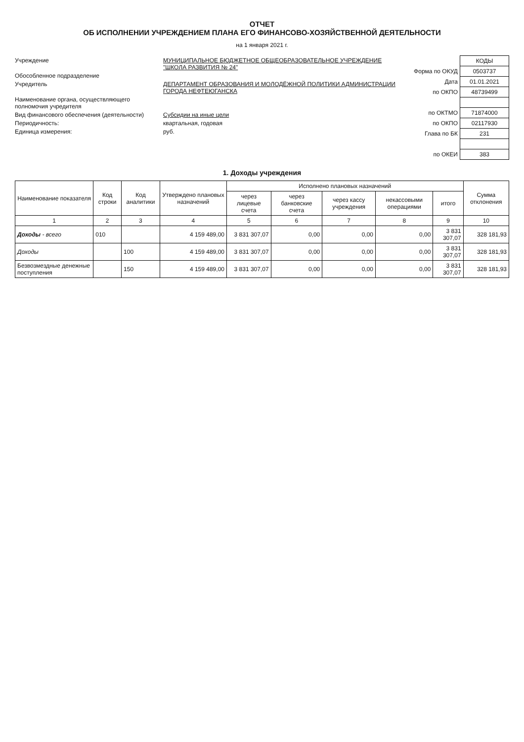ОТЧЕТ
ОБ ИСПОЛНЕНИИ УЧРЕЖДЕНИЕМ ПЛАНА ЕГО ФИНАНСОВО-ХОЗЯЙСТВЕННОЙ ДЕЯТЕЛЬНОСТИ
на 1 января 2021 г.
Учреждение МУНИЦИПАЛЬНОЕ БЮДЖЕТНОЕ ОБЩЕОБРАЗОВАТЕЛЬНОЕ УЧРЕЖДЕНИЕ "ШКОЛА РАЗВИТИЯ № 24"
Обособленное подразделение
Учредитель ДЕПАРТАМЕНТ ОБРАЗОВАНИЯ И МОЛОДЁЖНОЙ ПОЛИТИКИ АДМИНИСТРАЦИИ ГОРОДА НЕФТЕЮГАНСКА
Наименование органа, осуществляющего полномочия учредителя
Вид финансового обеспечения (деятельности) Субсидии на иные цели
Периодичность: квартальная, годовая
Единица измерения: руб.
| | КОДЫ |
| Форма по ОКУД | 0503737 |
| Дата | 01.01.2021 |
| по ОКПО | 48739499 |
| по ОКТМО | 71874000 |
| по ОКПО | 02117930 |
| Глава по БК | 231 |
| по ОКЕИ | 383 |
1. Доходы учреждения
| Наименование показателя | Код строки | Код аналитики | Утверждено плановых назначений | Исполнено плановых назначений | | | | | Сумма отклонения |
| --- | --- | --- | --- | --- | --- | --- | --- | --- | --- |
| | | | | через лицевые счета | через банковские счета | через кассу учреждения | некассовыми операциями | итого | |
| 1 | 2 | 3 | 4 | 5 | 6 | 7 | 8 | 9 | 10 |
| Доходы - всего | 010 | | 4 159 489,00 | 3 831 307,07 | 0,00 | 0,00 | 0,00 | 3 831 307,07 | 328 181,93 |
| Доходы | | 100 | 4 159 489,00 | 3 831 307,07 | 0,00 | 0,00 | 0,00 | 3 831 307,07 | 328 181,93 |
| Безвозмездные денежные поступления | | 150 | 4 159 489,00 | 3 831 307,07 | 0,00 | 0,00 | 0,00 | 3 831 307,07 | 328 181,93 |